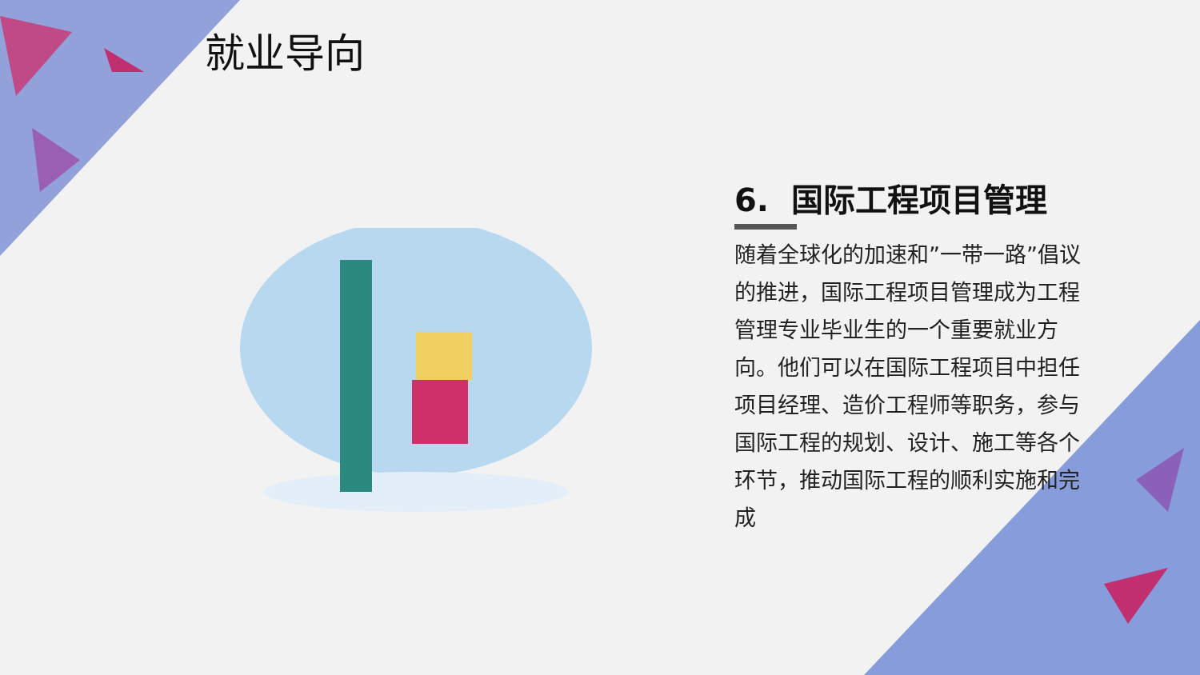就业导向
6. 国际工程项目管理
随着全球化的加速和”一带一路”倡议的推进，国际工程项目管理成为工程管理专业毕业生的一个重要就业方向。他们可以在国际工程项目中担任项目经理、造价工程师等职务，参与国际工程的规划、设计、施工等各个环节，推动国际工程的顺利实施和完成